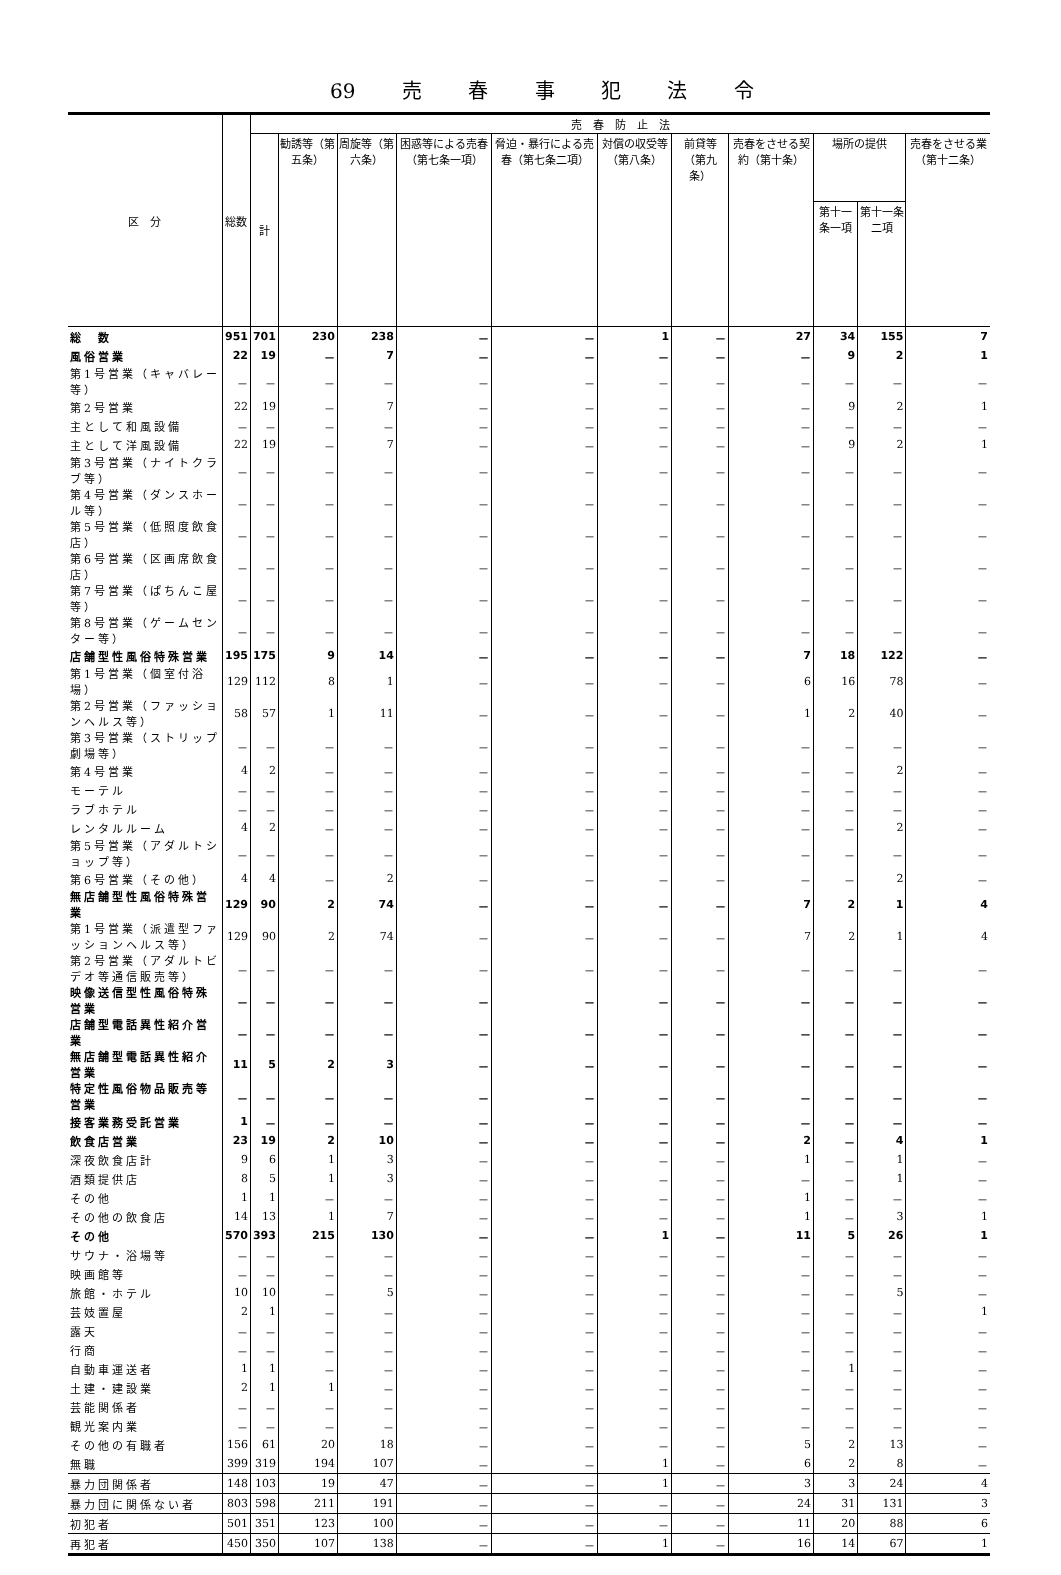69 売 春 事 犯 法 令
| 区 分 | 総数 | 売 春 防 止 法 | | | | | | | | | | |
| --- | --- | --- | --- | --- | --- | --- | --- | --- | --- | --- | --- | --- |
| | | 計 | 勧誘等（第五条） | 周旋等（第六条） | 困惑等による売春（第七条一項） | 脅迫・暴行による売春（第七条二項） | 対償の収受等（第八条） | 前貸等（第九条） | 売春をさせる契約（第十条） | 場所の提供 | | 売春をさせる業（第十二条） |
| | | | | | | | | | | 第十一条一項 | 第十一条二項 | |
| 総 数 | 951 | 701 | 230 | 238 | － | － | 1 | － | 27 | 34 | 155 | 7 |
| 風俗営業 | 22 | 19 | － | 7 | － | － | － | － | － | 9 | 2 | 1 |
| 第1号営業（キャバレー等） | － | － | － | － | － | － | － | － | － | － | － | － |
| 第2号営業 | 22 | 19 | － | 7 | － | － | － | － | － | 9 | 2 | 1 |
| 主として和風設備 | － | － | － | － | － | － | － | － | － | － | － | － |
| 主として洋風設備 | 22 | 19 | － | 7 | － | － | － | － | － | 9 | 2 | 1 |
| 第3号営業（ナイトクラブ等） | － | － | － | － | － | － | － | － | － | － | － | － |
| 第4号営業（ダンスホール等） | － | － | － | － | － | － | － | － | － | － | － | － |
| 第5号営業（低照度飲食店） | － | － | － | － | － | － | － | － | － | － | － | － |
| 第6号営業（区画席飲食店） | － | － | － | － | － | － | － | － | － | － | － | － |
| 第7号営業（ぱちんこ屋等） | － | － | － | － | － | － | － | － | － | － | － | － |
| 第8号営業（ゲームセンター等） | － | － | － | － | － | － | － | － | － | － | － | － |
| 店舗型性風俗特殊営業 | 195 | 175 | 9 | 14 | － | － | － | － | 7 | 18 | 122 | － |
| 第1号営業（個室付浴場） | 129 | 112 | 8 | 1 | － | － | － | － | 6 | 16 | 78 | － |
| 第2号営業（ファッションヘルス等） | 58 | 57 | 1 | 11 | － | － | － | － | 1 | 2 | 40 | － |
| 第3号営業（ストリップ劇場等） | － | － | － | － | － | － | － | － | － | － | － | － |
| 第4号営業 | 4 | 2 | － | － | － | － | － | － | － | － | 2 | － |
| モーテル | － | － | － | － | － | － | － | － | － | － | － | － |
| ラブホテル | － | － | － | － | － | － | － | － | － | － | － | － |
| レンタルルーム | 4 | 2 | － | － | － | － | － | － | － | － | 2 | － |
| 第5号営業（アダルトショップ等） | － | － | － | － | － | － | － | － | － | － | － | － |
| 第6号営業（その他） | 4 | 4 | － | 2 | － | － | － | － | － | － | 2 | － |
| 無店舗型性風俗特殊営業 | 129 | 90 | 2 | 74 | － | － | － | － | 7 | 2 | 1 | 4 |
| 第1号営業（派遣型ファッションヘルス等） | 129 | 90 | 2 | 74 | － | － | － | － | 7 | 2 | 1 | 4 |
| 第2号営業（アダルトビデオ等通信販売等） | － | － | － | － | － | － | － | － | － | － | － | － |
| 映像送信型性風俗特殊営業 | － | － | － | － | － | － | － | － | － | － | － | － |
| 店舗型電話異性紹介営業 | － | － | － | － | － | － | － | － | － | － | － | － |
| 無店舗型電話異性紹介営業 | 11 | 5 | 2 | 3 | － | － | － | － | － | － | － | － |
| 特定性風俗物品販売等営業 | － | － | － | － | － | － | － | － | － | － | － | － |
| 接客業務受託営業 | 1 | － | － | － | － | － | － | － | － | － | － | － |
| 飲食店営業 | 23 | 19 | 2 | 10 | － | － | － | － | 2 | － | 4 | 1 |
| 深夜飲食店計 | 9 | 6 | 1 | 3 | － | － | － | － | 1 | － | 1 | － |
| 酒類提供店 | 8 | 5 | 1 | 3 | － | － | － | － | － | － | 1 | － |
| その他 | 1 | 1 | － | － | － | － | － | － | 1 | － | － | － |
| その他の飲食店 | 14 | 13 | 1 | 7 | － | － | － | － | 1 | － | 3 | 1 |
| その他 | 570 | 393 | 215 | 130 | － | － | 1 | － | 11 | 5 | 26 | 1 |
| サウナ・浴場等 | － | － | － | － | － | － | － | － | － | － | － | － |
| 映画館等 | － | － | － | － | － | － | － | － | － | － | － | － |
| 旅館・ホテル | 10 | 10 | － | 5 | － | － | － | － | － | － | 5 | － |
| 芸妓置屋 | 2 | 1 | － | － | － | － | － | － | － | － | － | 1 |
| 露天 | － | － | － | － | － | － | － | － | － | － | － | － |
| 行商 | － | － | － | － | － | － | － | － | － | － | － | － |
| 自動車運送者 | 1 | 1 | － | － | － | － | － | － | － | 1 | － | － |
| 土建・建設業 | 2 | 1 | 1 | － | － | － | － | － | － | － | － | － |
| 芸能関係者 | － | － | － | － | － | － | － | － | － | － | － | － |
| 観光案内業 | － | － | － | － | － | － | － | － | － | － | － | － |
| その他の有職者 | 156 | 61 | 20 | 18 | － | － | － | － | 5 | 2 | 13 | － |
| 無職 | 399 | 319 | 194 | 107 | － | － | 1 | － | 6 | 2 | 8 | － |
| 暴力団関係者 | 148 | 103 | 19 | 47 | － | － | 1 | － | 3 | 3 | 24 | 4 |
| 暴力団に関係ない者 | 803 | 598 | 211 | 191 | － | － | － | － | 24 | 31 | 131 | 3 |
| 初犯者 | 501 | 351 | 123 | 100 | － | － | － | － | 11 | 20 | 88 | 6 |
| 再犯者 | 450 | 350 | 107 | 138 | － | － | 1 | － | 16 | 14 | 67 | 1 |